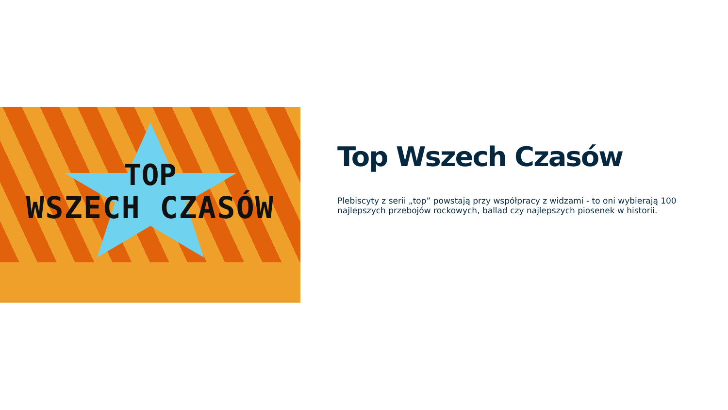TOP
WSZECH CZASÓW
Top Wszech Czasów
Plebiscyty z serii „top” powstają przy współpracy z widzami - to oni wybierają 100 najlepszych przebojów rockowych, ballad czy najlepszych piosenek w historii.